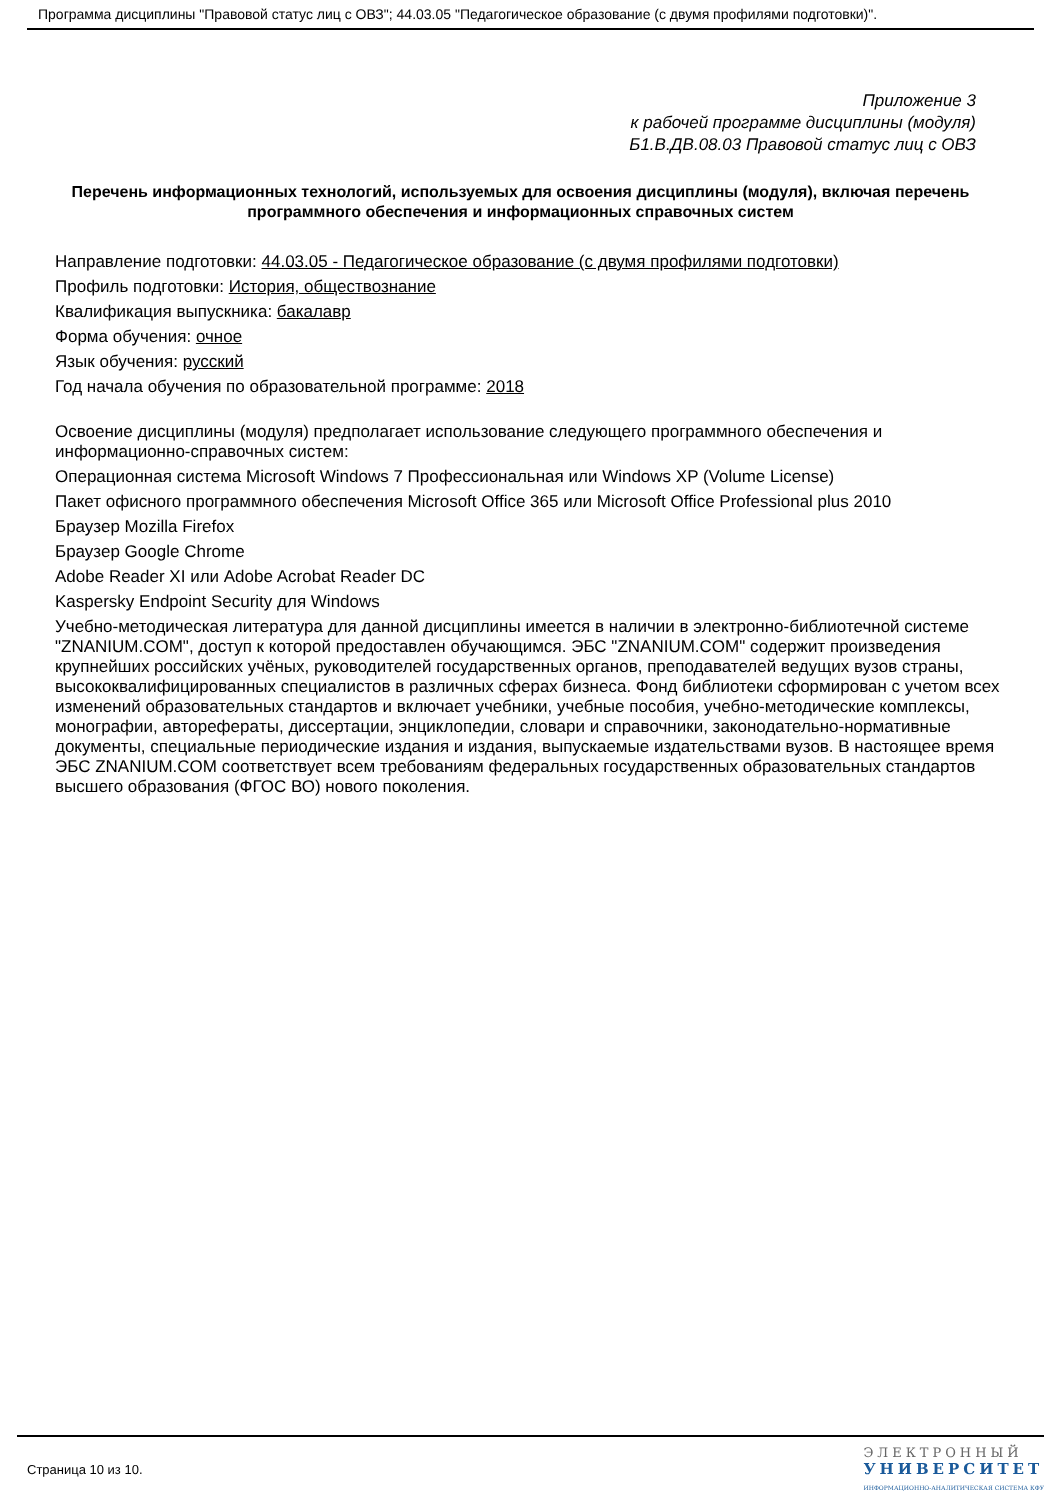Программа дисциплины "Правовой статус лиц с ОВЗ"; 44.03.05 "Педагогическое образование (с двумя профилями подготовки)".
Приложение 3
к рабочей программе дисциплины (модуля)
Б1.В.ДВ.08.03 Правовой статус лиц с ОВЗ
Перечень информационных технологий, используемых для освоения дисциплины (модуля), включая перечень программного обеспечения и информационных справочных систем
Направление подготовки: 44.03.05 - Педагогическое образование (с двумя профилями подготовки)
Профиль подготовки: История, обществознание
Квалификация выпускника: бакалавр
Форма обучения: очное
Язык обучения: русский
Год начала обучения по образовательной программе: 2018
Освоение дисциплины (модуля) предполагает использование следующего программного обеспечения и информационно-справочных систем:
Операционная система Microsoft Windows 7 Профессиональная или Windows XP (Volume License)
Пакет офисного программного обеспечения Microsoft Office 365 или Microsoft Office Professional plus 2010
Браузер Mozilla Firefox
Браузер Google Chrome
Adobe Reader XI или Adobe Acrobat Reader DC
Kaspersky Endpoint Security для Windows
Учебно-методическая литература для данной дисциплины имеется в наличии в электронно-библиотечной системе "ZNANIUM.COM", доступ к которой предоставлен обучающимся. ЭБС "ZNANIUM.COM" содержит произведения крупнейших российских учёных, руководителей государственных органов, преподавателей ведущих вузов страны, высококвалифицированных специалистов в различных сферах бизнеса. Фонд библиотеки сформирован с учетом всех изменений образовательных стандартов и включает учебники, учебные пособия, учебно-методические комплексы, монографии, автореферaты, диссертации, энциклопедии, словари и справочники, законодательно-нормативные документы, специальные периодические издания и издания, выпускаемые издательствами вузов. В настоящее время ЭБС ZNANIUM.COM соответствует всем требованиям федеральных государственных образовательных стандартов высшего образования (ФГОС ВО) нового поколения.
Страница 10 из 10.
ЭЛЕКТРОННЫЙ
УНИВЕРСИТЕТ
ИНФОРМАЦИОННО-АНАЛИТИЧЕСКАЯ СИСТЕМА КФУ